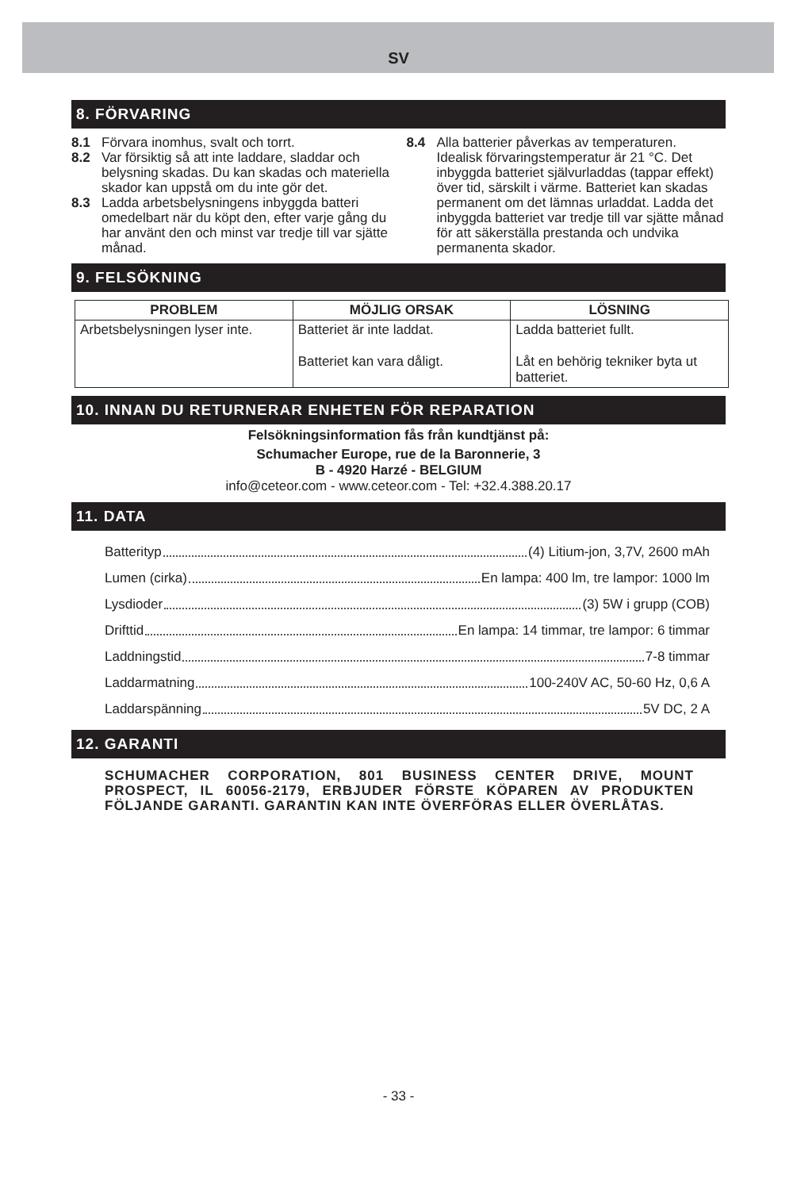SV
8. FÖRVARING
8.1 Förvara inomhus, svalt och torrt.
8.2 Var försiktig så att inte laddare, sladdar och belysning skadas. Du kan skadas och materiella skador kan uppstå om du inte gör det.
8.3 Ladda arbetsbelysningens inbyggda batteri omedelbart när du köpt den, efter varje gång du har använt den och minst var tredje till var sjätte månad.
8.4 Alla batterier påverkas av temperaturen. Idealisk förvaringstemperatur är 21 °C. Det inbyggda batteriet självurladdas (tappar effekt) över tid, särskilt i värme. Batteriet kan skadas permanent om det lämnas urladdat. Ladda det inbyggda batteriet var tredje till var sjätte månad för att säkerställa prestanda och undvika permanenta skador.
9. FELSÖKNING
| PROBLEM | MÖJLIG ORSAK | LÖSNING |
| --- | --- | --- |
| Arbetsbelysningen lyser inte. | Batteriet är inte laddat. Batteriet kan vara dåligt. | Ladda batteriet fullt. Låt en behörig tekniker byta ut batteriet. |
10. INNAN DU RETURNERAR ENHETEN FÖR REPARATION
Felsökningsinformation fås från kundtjänst på:
Schumacher Europe, rue de la Baronnerie, 3
B - 4920 Harzé - BELGIUM
info@ceteor.com - www.ceteor.com - Tel: +32.4.388.20.17
11. DATA
Batterityp (4) Litium-jon, 3,7V, 2600 mAh
Lumen (cirka) En lampa: 400 lm, tre lampor: 1000 lm
Lysdioder (3) 5W i grupp (COB)
Drifttid En lampa: 14 timmar, tre lampor: 6 timmar
Laddningstid 7-8 timmar
Laddarmatning 100-240V AC, 50-60 Hz, 0,6 A
Laddarspänning 5V DC, 2 A
12. GARANTI
SCHUMACHER CORPORATION, 801 BUSINESS CENTER DRIVE, MOUNT PROSPECT, IL 60056-2179, ERBJUDER FÖRSTE KÖPAREN AV PRODUKTEN FÖLJANDE GARANTI. GARANTIN KAN INTE ÖVERFÖRAS ELLER ÖVERLÅTAS.
- 33 -